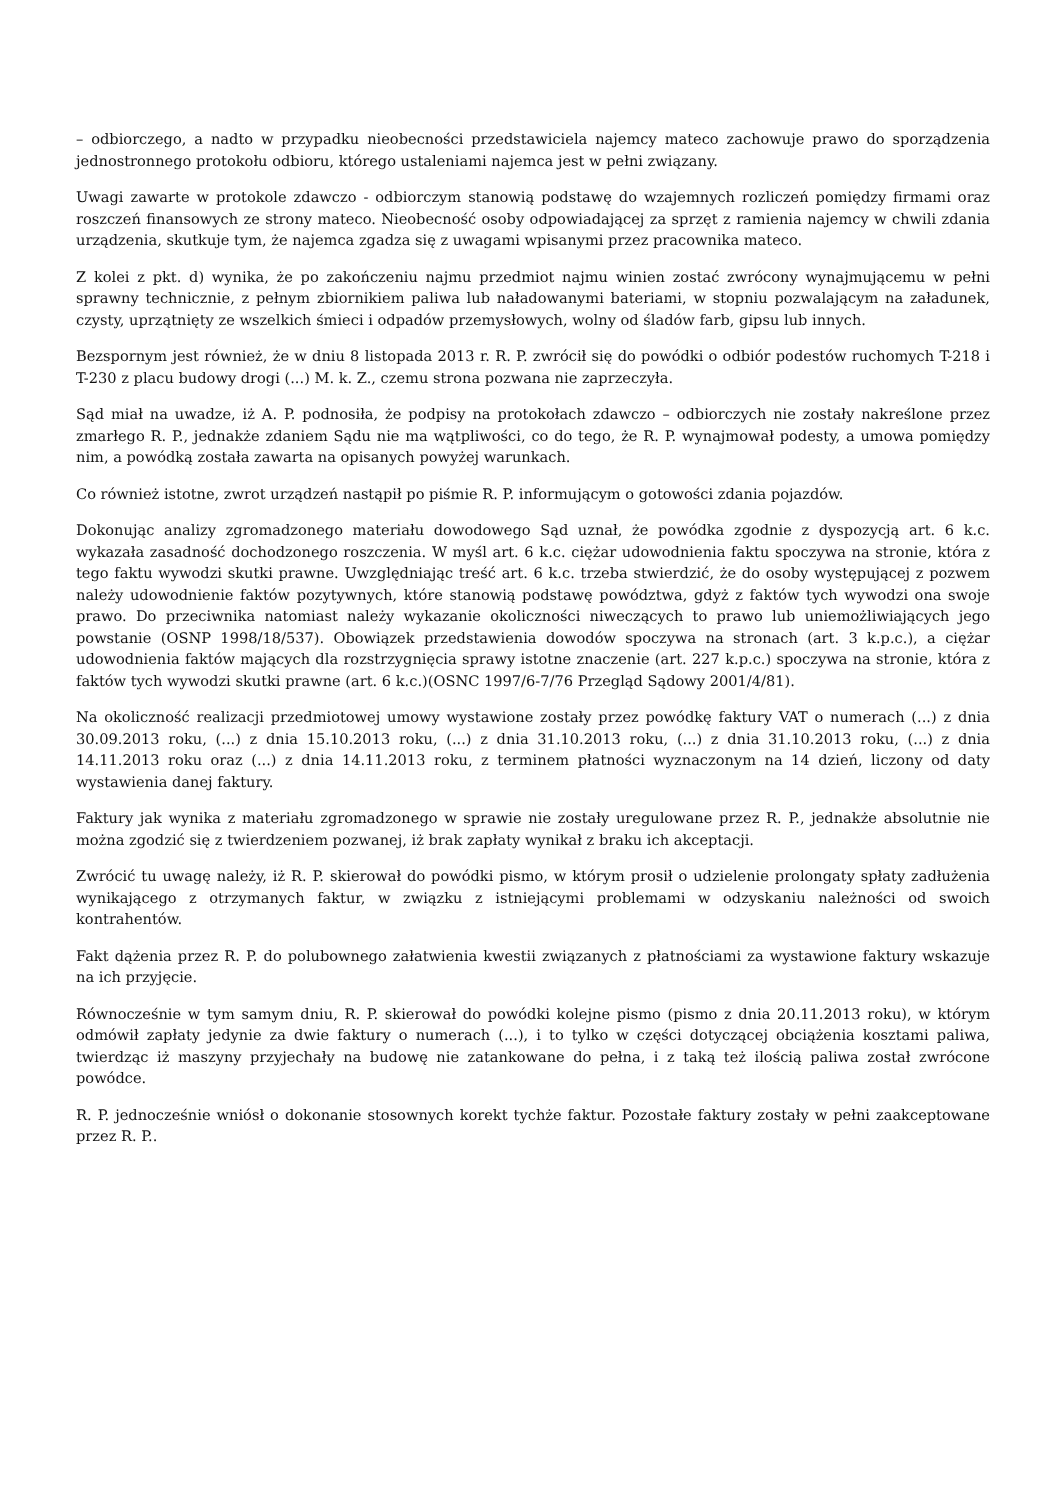– odbiorczego, a nadto w przypadku nieobecności przedstawiciela najemcy mateco zachowuje prawo do sporządzenia jednostronnego protokołu odbioru, którego ustaleniami najemca jest w pełni związany.
Uwagi zawarte w protokole zdawczo - odbiorczym stanowią podstawę do wzajemnych rozliczeń pomiędzy firmami oraz roszczeń finansowych ze strony mateco. Nieobecność osoby odpowiadającej za sprzęt z ramienia najemcy w chwili zdania urządzenia, skutkuje tym, że najemca zgadza się z uwagami wpisanymi przez pracownika mateco.
Z kolei z pkt. d) wynika, że po zakończeniu najmu przedmiot najmu winien zostać zwrócony wynajmującemu w pełni sprawny technicznie, z pełnym zbiornikiem paliwa lub naładowanymi bateriami, w stopniu pozwalającym na załadunek, czysty, uprzątnięty ze wszelkich śmieci i odpadów przemysłowych, wolny od śladów farb, gipsu lub innych.
Bezspornym jest również, że w dniu 8 listopada 2013 r. R. P. zwrócił się do powódki o odbiór podestów ruchomych T-218 i T-230 z placu budowy drogi (...) M. k. Z., czemu strona pozwana nie zaprzeczyła.
Sąd miał na uwadze, iż A. P. podnosiła, że podpisy na protokołach zdawczo – odbiorczych nie zostały nakreślone przez zmarłego R. P., jednakże zdaniem Sądu nie ma wątpliwości, co do tego, że R. P. wynajmował podesty, a umowa pomiędzy nim, a powódką została zawarta na opisanych powyżej warunkach.
Co również istotne, zwrot urządzeń nastąpił po piśmie R. P. informującym o gotowości zdania pojazdów.
Dokonując analizy zgromadzonego materiału dowodowego Sąd uznał, że powódka zgodnie z dyspozycją art. 6 k.c. wykazała zasadność dochodzonego roszczenia. W myśl art. 6 k.c. ciężar udowodnienia faktu spoczywa na stronie, która z tego faktu wywodzi skutki prawne. Uwzględniając treść art. 6 k.c. trzeba stwierdzić, że do osoby występującej z pozwem należy udowodnienie faktów pozytywnych, które stanowią podstawę powództwa, gdyż z faktów tych wywodzi ona swoje prawo. Do przeciwnika natomiast należy wykazanie okoliczności niweczących to prawo lub uniemożliwiających jego powstanie (OSNP 1998/18/537). Obowiązek przedstawienia dowodów spoczywa na stronach (art. 3 k.p.c.), a ciężar udowodnienia faktów mających dla rozstrzygnięcia sprawy istotne znaczenie (art. 227 k.p.c.) spoczywa na stronie, która z faktów tych wywodzi skutki prawne (art. 6 k.c.)(OSNC 1997/6-7/76 Przegląd Sądowy 2001/4/81).
Na okoliczność realizacji przedmiotowej umowy wystawione zostały przez powódkę faktury VAT o numerach (...) z dnia 30.09.2013 roku, (...) z dnia 15.10.2013 roku, (...) z dnia 31.10.2013 roku, (...) z dnia 31.10.2013 roku, (...) z dnia 14.11.2013 roku oraz (...) z dnia 14.11.2013 roku, z terminem płatności wyznaczonym na 14 dzień, liczony od daty wystawienia danej faktury.
Faktury jak wynika z materiału zgromadzonego w sprawie nie zostały uregulowane przez R. P., jednakże absolutnie nie można zgodzić się z twierdzeniem pozwanej, iż brak zapłaty wynikał z braku ich akceptacji.
Zwrócić tu uwagę należy, iż R. P. skierował do powódki pismo, w którym prosił o udzielenie prolongaty spłaty zadłużenia wynikającego z otrzymanych faktur, w związku z istniejącymi problemami w odzyskaniu należności od swoich kontrahentów.
Fakt dążenia przez R. P. do polubownego załatwienia kwestii związanych z płatnościami za wystawione faktury wskazuje na ich przyjęcie.
Równocześnie w tym samym dniu, R. P. skierował do powódki kolejne pismo (pismo z dnia 20.11.2013 roku), w którym odmówił zapłaty jedynie za dwie faktury o numerach (...), i to tylko w części dotyczącej obciążenia kosztami paliwa, twierdząc iż maszyny przyjechały na budowę nie zatankowane do pełna, i z taką też ilością paliwa został zwrócone powódce.
R. P. jednocześnie wniósł o dokonanie stosownych korekt tychże faktur. Pozostałe faktury zostały w pełni zaakceptowane przez R. P..